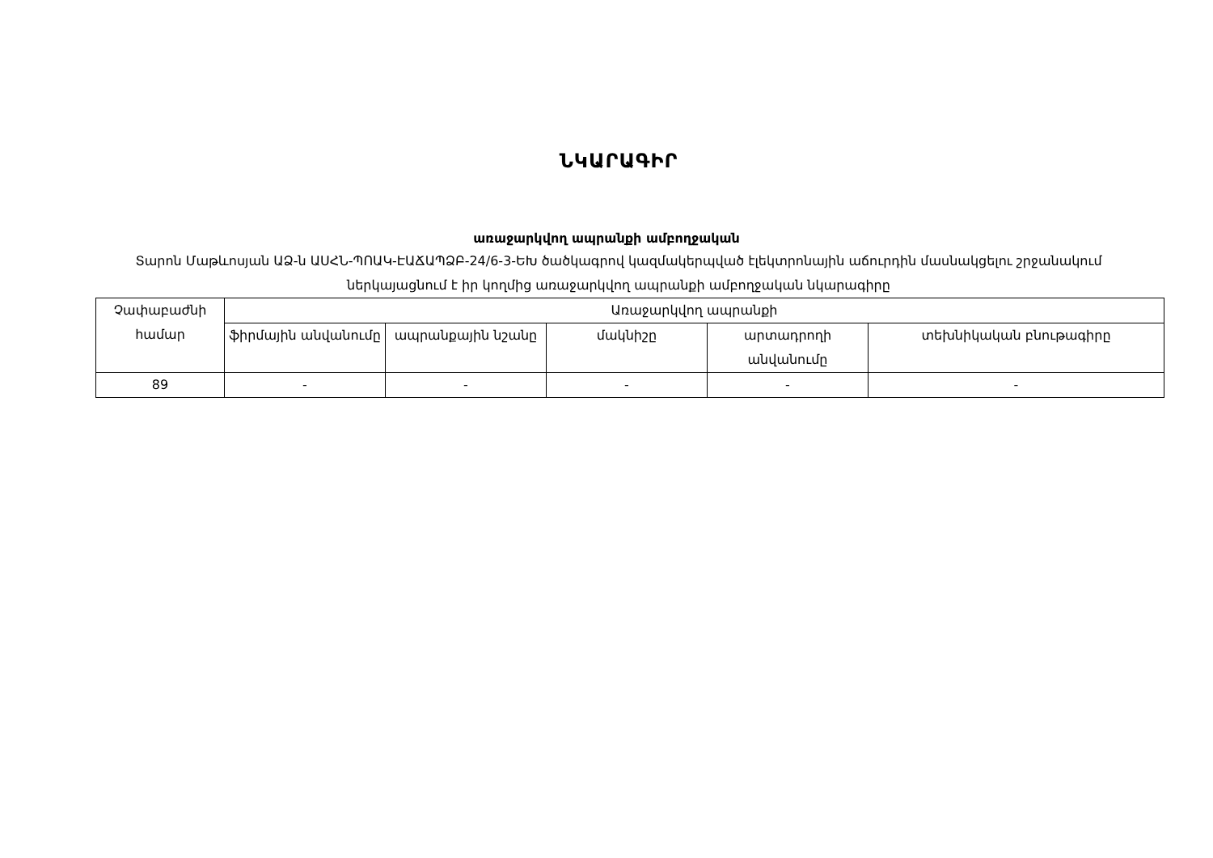ՆԿԱՐԱԳԻՐ
առաջարկվող ապրանքի ամբողջական
Տարոն Մաթևոսյան ԱՁ-ն ԱՍՀՆ-ՊՈԱԿ-ԷԱՃԱՊՁԲ-24/6-3-ԵԽ ծածկագրով կազմակերպված էլեկտրոնային աճուրդին մասնակցելու շրջանակում ներկայացնում է իր կողմից առաջարկվող ապրանքի ամբողջական նկարագիրը
| Չափաբաժնի համար | Առաջարկվող ապրանքի | | | | |
| --- | --- | --- | --- | --- | --- |
| | ֆիրմային անվանումը | ապրանքային նշանը | մակնիշը | արտադրողի անվանումը | տեխնիկական բնութագիրը |
| 89 | - | - | - | - | - |